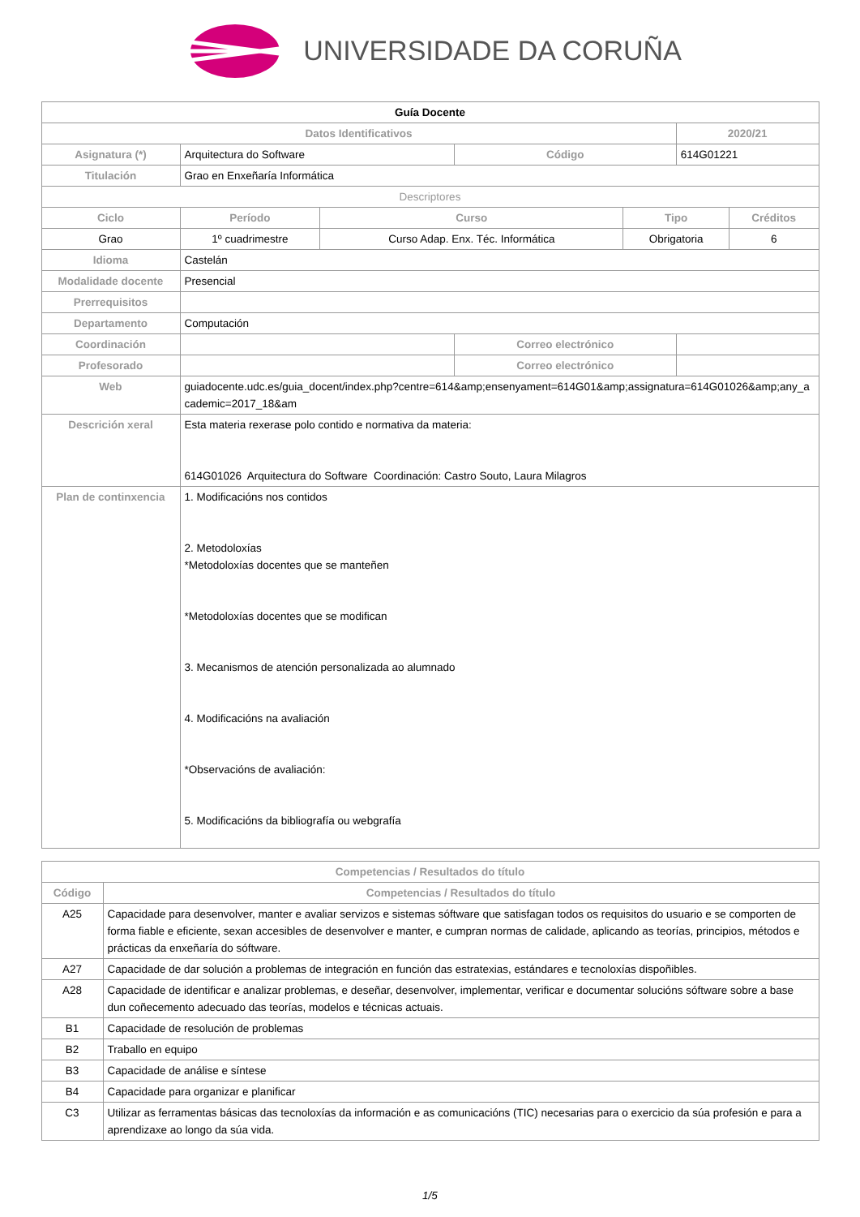UNIVERSIDADE DA CORUÑA
| Guía Docente | | | | | | |
| Datos Identificativos | | | | | 2020/21 | |
| Asignatura (*) | Arquitectura do Software | | Código | | 614G01221 | |
| Titulación | Grao en Enxeñaría Informática | | | | | |
| Descriptores | | | | | | |
| Ciclo | Período | Curso | | Tipo | | Créditos |
| Grao | 1º cuadrimestre | Curso Adap. Enx. Téc. Informática | | Obrigatoria | | 6 |
| Idioma | Castelán | | | | | |
| Modalidade docente | Presencial | | | | | |
| Prerrequisitos | | | | | | |
| Departamento | Computación | | | | | |
| Coordinación | | | Correo electrónico | | | |
| Profesorado | | | Correo electrónico | | | |
| Web | guiadocente.udc.es/guia_docent/index.php?centre=614&amp;ensenyament=614G01&amp;assignatura=614G01026&amp;any_academic=2017_18&am | | | | | |
| Descrición xeral | Esta materia rexerase polo contido e normativa da materia: 614G01026 Arquitectura do Software Coordinación: Castro Souto, Laura Milagros | | | | | |
| Plan de continxencia | 1. Modificacións nos contidos 2. Metodoloxías *Metodoloxías docentes que se manteñen *Metodoloxías docentes que se modifican 3. Mecanismos de atención personalizada ao alumnado 4. Modificacións na avaliación *Observacións de avaliación: 5. Modificacións da bibliografía ou webgrafía | | | | | |
| Competencias / Resultados do título | |
| --- | --- |
| Código | Competencias / Resultados do título |
| A25 | Capacidade para desenvolver, manter e avaliar servizos e sistemas sóftware que satisfagan todos os requisitos do usuario e se comporten de forma fiable e eficiente, sexan accesibles de desenvolver e manter, e cumpran normas de calidade, aplicando as teorías, principios, métodos e prácticas da enxeñaría do sóftware. |
| A27 | Capacidade de dar solución a problemas de integración en función das estratexias, estándares e tecnoloxías dispoñibles. |
| A28 | Capacidade de identificar e analizar problemas, e deseñar, desenvolver, implementar, verificar e documentar solucións sóftware sobre a base dun coñecemento adecuado das teorías, modelos e técnicas actuais. |
| B1 | Capacidade de resolución de problemas |
| B2 | Traballo en equipo |
| B3 | Capacidade de análise e síntese |
| B4 | Capacidade para organizar e planificar |
| C3 | Utilizar as ferramentas básicas das tecnoloxías da información e as comunicacións (TIC) necesarias para o exercicio da súa profesión e para a aprendizaxe ao longo da súa vida. |
1/5